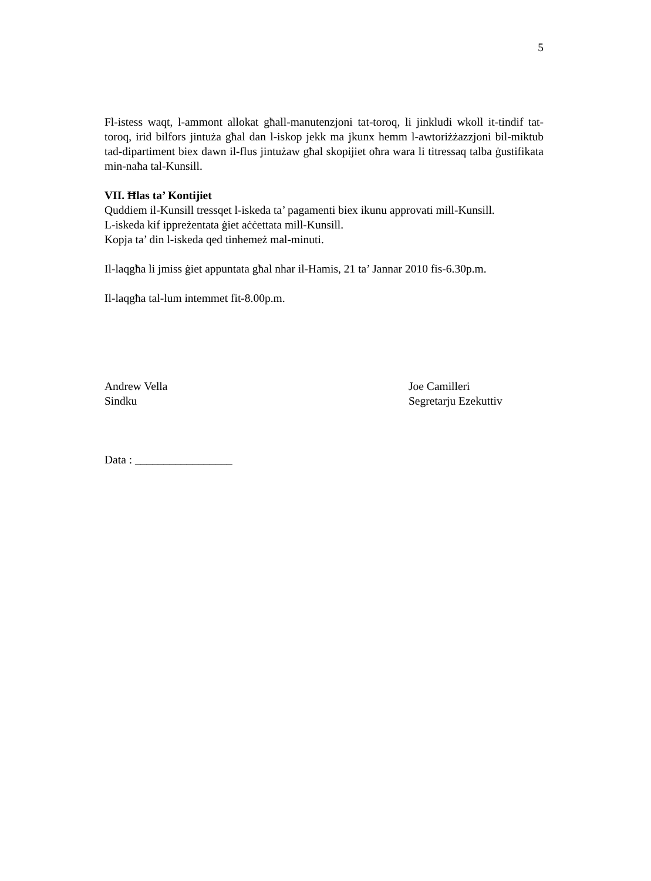5
Fl-istess waqt, l-ammont allokat għall-manutenzjoni tat-toroq, li jinkludi wkoll it-tindif tat-toroq, irid bilfors jintuża għal dan l-iskop jekk ma jkunx hemm l-awtoriżżazzjoni bil-miktub tad-dipartiment biex dawn il-flus jintużaw għal skopijiet oħra wara li titressaq talba ġustifikata min-naħa tal-Kunsill.
VII. Ħlas ta’ Kontijiet
Quddiem il-Kunsill tressqet l-iskeda ta’ pagamenti biex ikunu approvati mill-Kunsill.
L-iskeda kif ippreżentata ġiet aċċettata mill-Kunsill.
Kopja ta’ din l-iskeda qed tinhemeż mal-minuti.
Il-laqgħa li jmiss ġiet appuntata għal nhar il-Hamis, 21 ta’ Jannar 2010 fis-6.30p.m.
Il-laqgħa tal-lum intemmet fit-8.00p.m.
Andrew Vella
Sindku
Joe Camilleri
Segretarju Ezekuttiv
Data : _________________